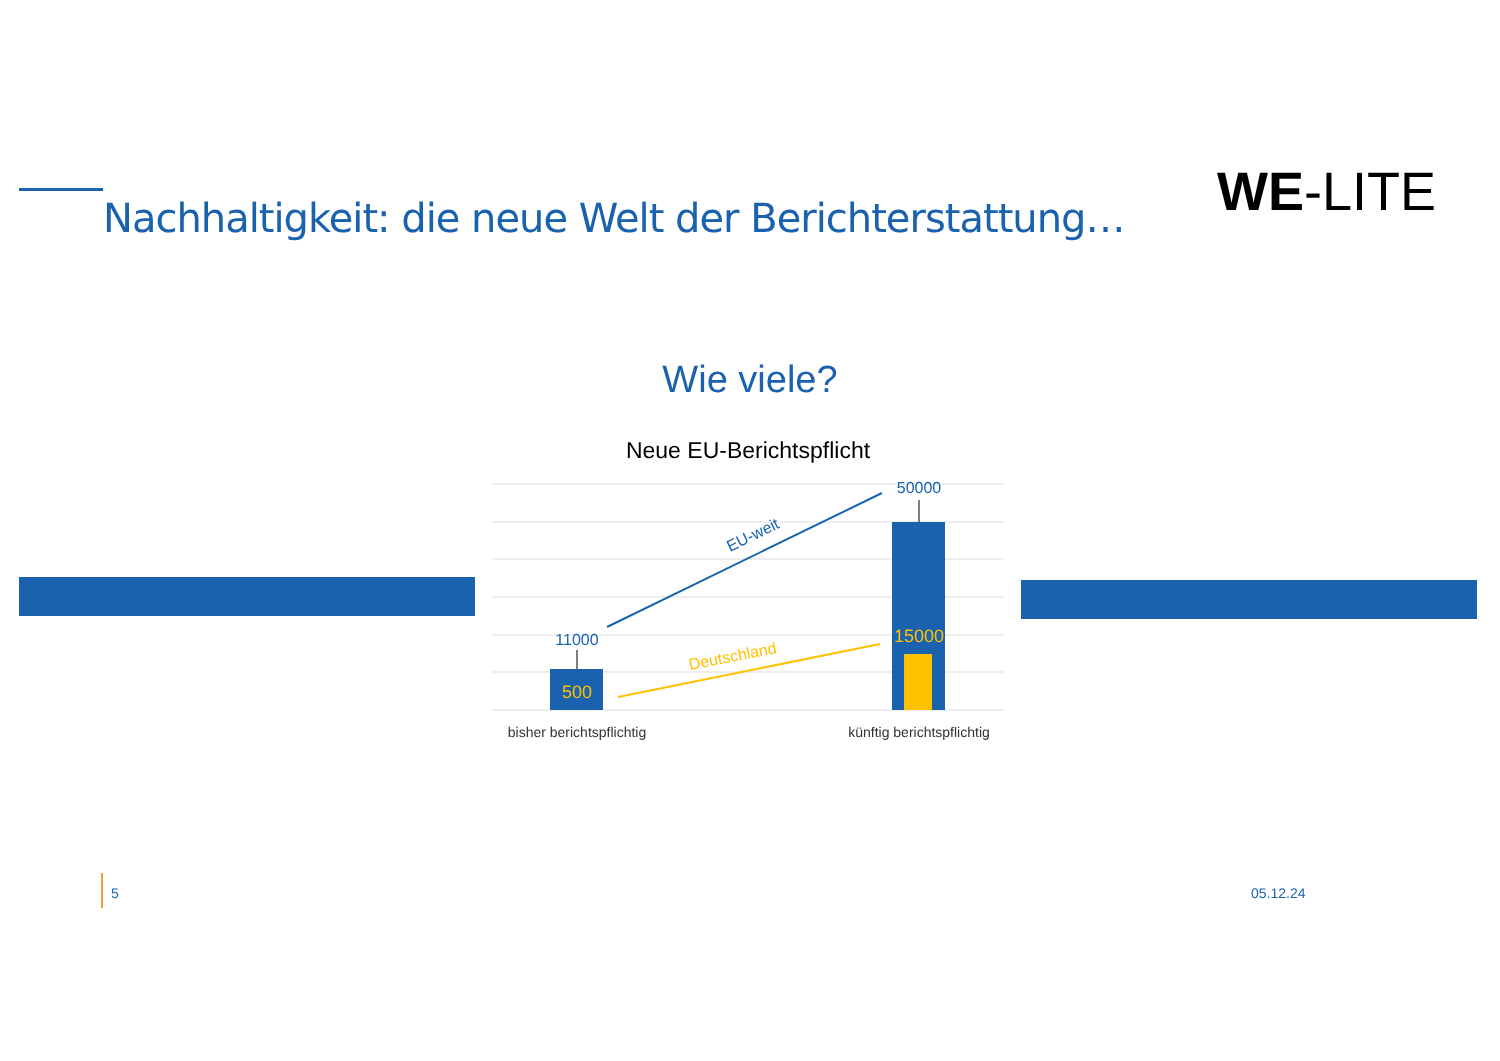Nachhaltigkeit: die neue Welt der Berichterstattung…
WE-LITE
Wie viele?
Neue EU-Berichtspflicht
11000
50000
500
15000
EU-weit
Deutschland
bisher berichtspflichtig
künftig berichtspflichtig
5 05.12.24